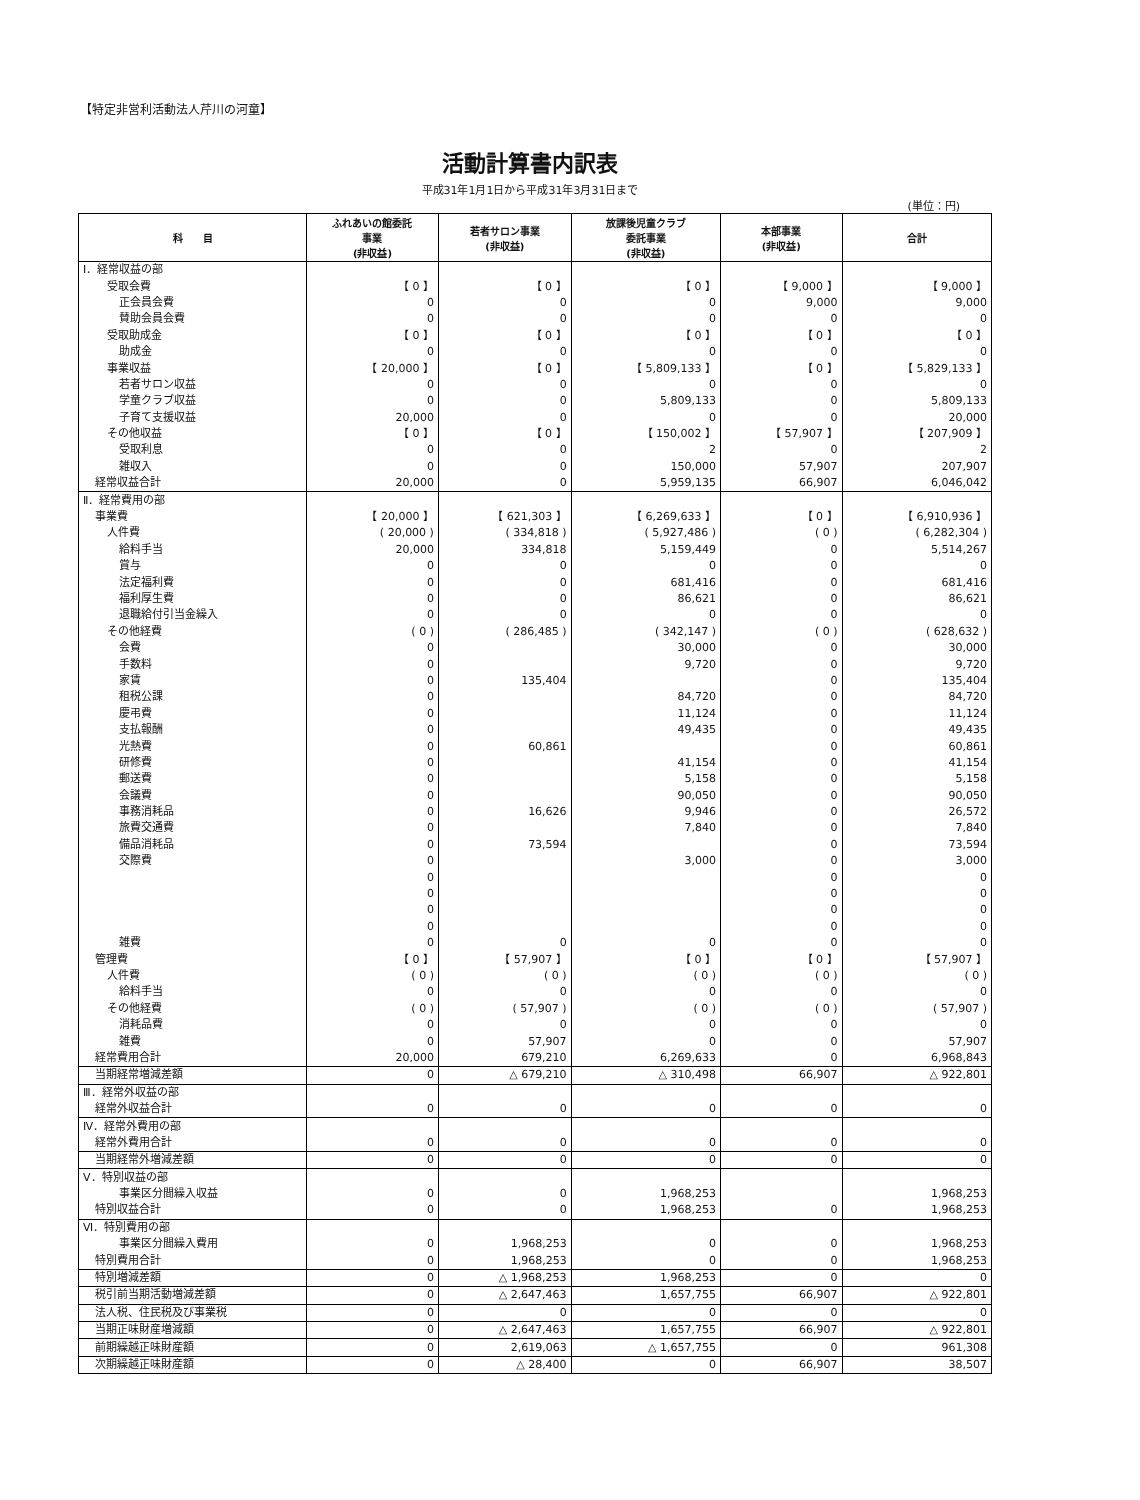【特定非営利活動法人芹川の河童】
活動計算書内訳表
平成31年1月1日から平成31年3月31日まで
(単位：円)
| 科 目 | ふれあいの館委託 事業 (非収益) | 若者サロン事業 (非収益) | 放課後児童クラブ 委託事業 (非収益) | 本部事業 (非収益) | 合計 |
| --- | --- | --- | --- | --- | --- |
| Ⅰ．経常収益の部 | | | | | |
| 受取会費 | 【 0 】 | 【 0 】 | 【 0 】 | 【 9,000 】 | 【 9,000 】 |
| 正会員会費 | 0 | 0 | 0 | 9,000 | 9,000 |
| 賛助会員会費 | 0 | 0 | 0 | 0 | 0 |
| 受取助成金 | 【 0 】 | 【 0 】 | 【 0 】 | 【 0 】 | 【 0 】 |
| 助成金 | 0 | 0 | 0 | 0 | 0 |
| 事業収益 | 【 20,000 】 | 【 0 】 | 【 5,809,133 】 | 【 0 】 | 【 5,829,133 】 |
| 若者サロン収益 | 0 | 0 | 0 | 0 | 0 |
| 学童クラブ収益 | 0 | 0 | 5,809,133 | 0 | 5,809,133 |
| 子育て支援収益 | 20,000 | 0 | 0 | 0 | 20,000 |
| その他収益 | 【 0 】 | 【 0 】 | 【 150,002 】 | 【 57,907 】 | 【 207,909 】 |
| 受取利息 | 0 | 0 | 2 | 0 | 2 |
| 雑収入 | 0 | 0 | 150,000 | 57,907 | 207,907 |
| 経常収益合計 | 20,000 | 0 | 5,959,135 | 66,907 | 6,046,042 |
| Ⅱ．経常費用の部 | | | | | |
| 事業費 | 【 20,000 】 | 【 621,303 】 | 【 6,269,633 】 | 【 0 】 | 【 6,910,936 】 |
| 人件費 | ( 20,000 ) | ( 334,818 ) | ( 5,927,486 ) | ( 0 ) | ( 6,282,304 ) |
| 給料手当 | 20,000 | 334,818 | 5,159,449 | 0 | 5,514,267 |
| 賞与 | 0 | 0 | 0 | 0 | 0 |
| 法定福利費 | 0 | 0 | 681,416 | 0 | 681,416 |
| 福利厚生費 | 0 | 0 | 86,621 | 0 | 86,621 |
| 退職給付引当金繰入 | 0 | 0 | 0 | 0 | 0 |
| その他経費 | ( 0 ) | ( 286,485 ) | ( 342,147 ) | ( 0 ) | ( 628,632 ) |
| 会費 | 0 | | 30,000 | 0 | 30,000 |
| 手数料 | 0 | | 9,720 | 0 | 9,720 |
| 家賃 | 0 | 135,404 | | 0 | 135,404 |
| 租税公課 | 0 | | 84,720 | 0 | 84,720 |
| 慶弔費 | 0 | | 11,124 | 0 | 11,124 |
| 支払報酬 | 0 | | 49,435 | 0 | 49,435 |
| 光熱費 | 0 | 60,861 | | 0 | 60,861 |
| 研修費 | 0 | | 41,154 | 0 | 41,154 |
| 郵送費 | 0 | | 5,158 | 0 | 5,158 |
| 会議費 | 0 | | 90,050 | 0 | 90,050 |
| 事務消耗品 | 0 | 16,626 | 9,946 | 0 | 26,572 |
| 旅費交通費 | 0 | | 7,840 | 0 | 7,840 |
| 備品消耗品 | 0 | 73,594 | | 0 | 73,594 |
| 交際費 | 0 | | 3,000 | 0 | 3,000 |
| | 0 | | | 0 | 0 |
| | 0 | | | 0 | 0 |
| | 0 | | | 0 | 0 |
| | 0 | | | 0 | 0 |
| 雑費 | 0 | 0 | 0 | 0 | 0 |
| 管理費 | 【 0 】 | 【 57,907 】 | 【 0 】 | 【 0 】 | 【 57,907 】 |
| 人件費 | ( 0 ) | ( 0 ) | ( 0 ) | ( 0 ) | ( 0 ) |
| 給料手当 | 0 | 0 | 0 | 0 | 0 |
| その他経費 | ( 0 ) | ( 57,907 ) | ( 0 ) | ( 0 ) | ( 57,907 ) |
| 消耗品費 | 0 | 0 | 0 | 0 | 0 |
| 雑費 | 0 | 57,907 | 0 | 0 | 57,907 |
| 経常費用合計 | 20,000 | 679,210 | 6,269,633 | 0 | 6,968,843 |
| 当期経常増減差額 | 0 | △ 679,210 | △ 310,498 | 66,907 | △ 922,801 |
| Ⅲ．経常外収益の部 | | | | | |
| 経常外収益合計 | 0 | 0 | 0 | 0 | 0 |
| Ⅳ．経常外費用の部 | | | | | |
| 経常外費用合計 | 0 | 0 | 0 | 0 | 0 |
| 当期経常外増減差額 | 0 | 0 | 0 | 0 | 0 |
| Ⅴ．特別収益の部 | | | | | |
| 事業区分間繰入収益 | 0 | 0 | 1,968,253 | | 1,968,253 |
| 特別収益合計 | 0 | 0 | 1,968,253 | 0 | 1,968,253 |
| Ⅵ．特別費用の部 | | | | | |
| 事業区分間繰入費用 | 0 | 1,968,253 | 0 | 0 | 1,968,253 |
| 特別費用合計 | 0 | 1,968,253 | 0 | 0 | 1,968,253 |
| 特別増減差額 | 0 | △ 1,968,253 | 1,968,253 | 0 | 0 |
| 税引前当期活動増減差額 | 0 | △ 2,647,463 | 1,657,755 | 66,907 | △ 922,801 |
| 法人税、住民税及び事業税 | 0 | 0 | 0 | 0 | 0 |
| 当期正味財産増減額 | 0 | △ 2,647,463 | 1,657,755 | 66,907 | △ 922,801 |
| 前期繰越正味財産額 | 0 | 2,619,063 | △ 1,657,755 | 0 | 961,308 |
| 次期繰越正味財産額 | 0 | △ 28,400 | 0 | 66,907 | 38,507 |